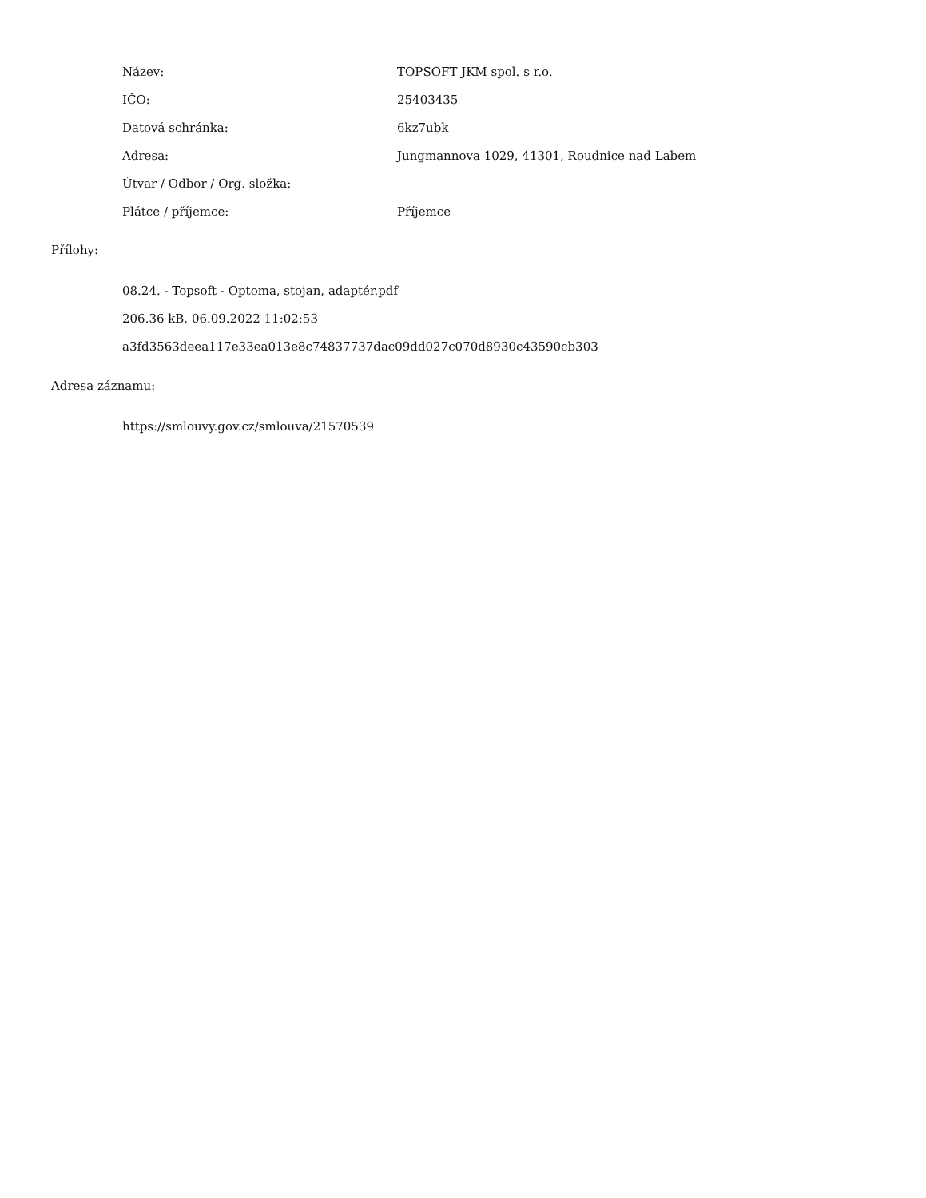| Název: | TOPSOFT JKM spol. s r.o. |
| IČO: | 25403435 |
| Datová schránka: | 6kz7ubk |
| Adresa: | Jungmannova 1029, 41301, Roudnice nad Labem |
| Útvar / Odbor / Org. složka: | |
| Plátce / příjemce: | Příjemce |
Přílohy:
08.24. - Topsoft - Optoma, stojan, adaptér.pdf
206.36 kB, 06.09.2022 11:02:53
a3fd3563deea117e33ea013e8c74837737dac09dd027c070d8930c43590cb303
Adresa záznamu:
https://smlouvy.gov.cz/smlouva/21570539